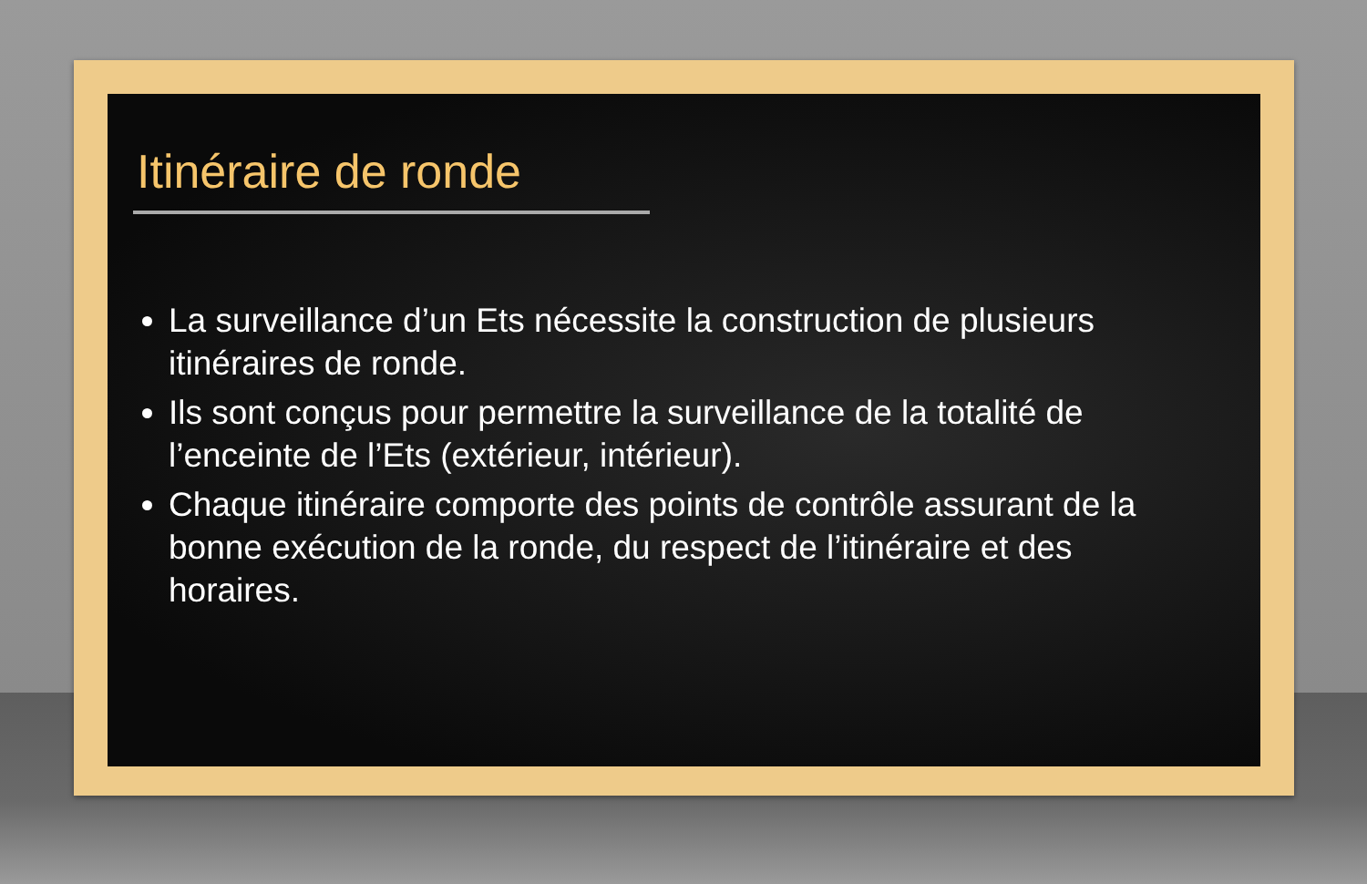Itinéraire de ronde
La surveillance d’un Ets nécessite la construction de plusieurs itinéraires de ronde.
Ils sont conçus pour permettre la surveillance de la totalité de l’enceinte de l’Ets (extérieur, intérieur).
Chaque itinéraire comporte des points de contrôle assurant de la bonne exécution de la ronde, du respect de l’itinéraire et des horaires.